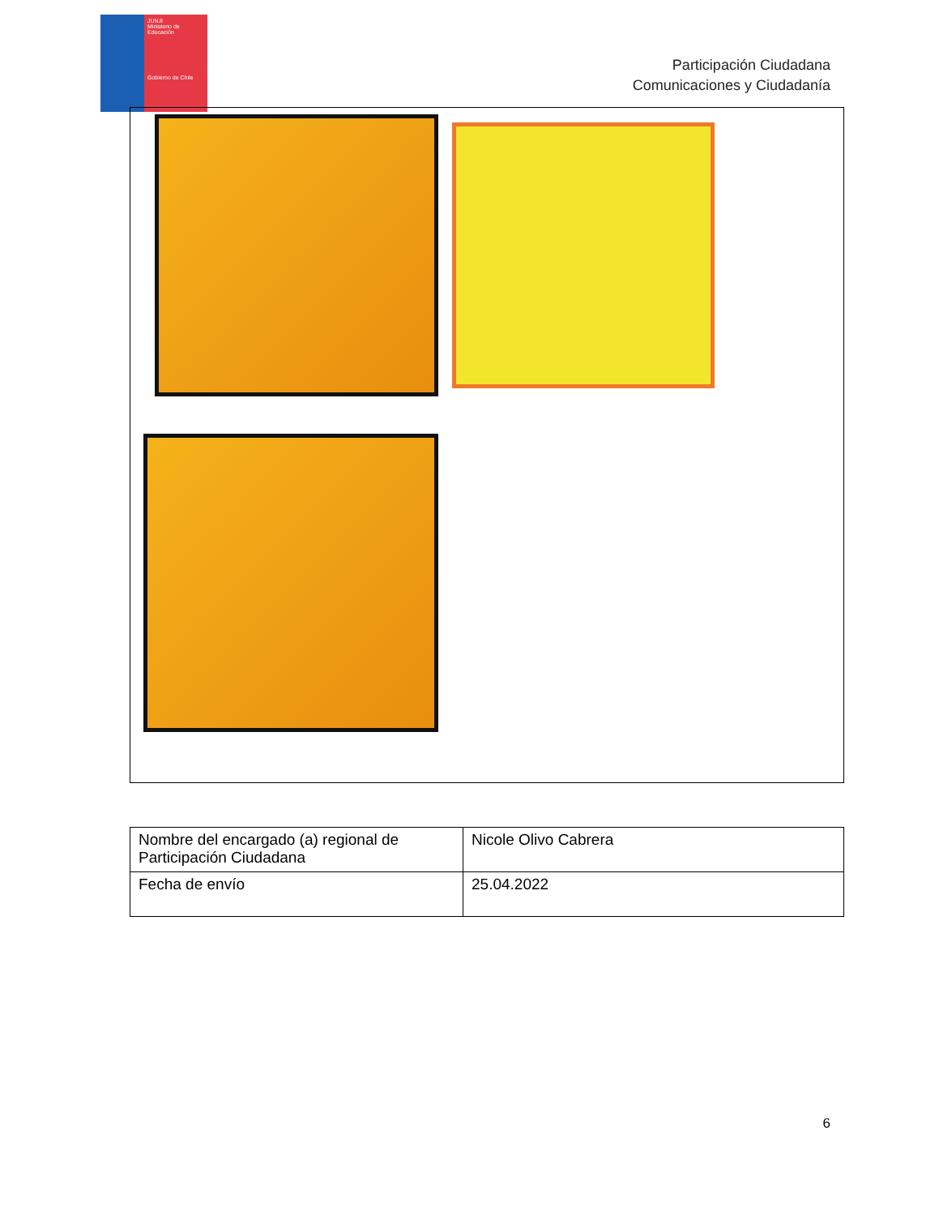JUNJI
Ministerio de Educación
Gobierno de Chile
Participación Ciudadana
Comunicaciones y Ciudadanía
| Nombre del encargado (a) regional de Participación Ciudadana | Nicole Olivo Cabrera |
| Fecha de envío | 25.04.2022 |
6